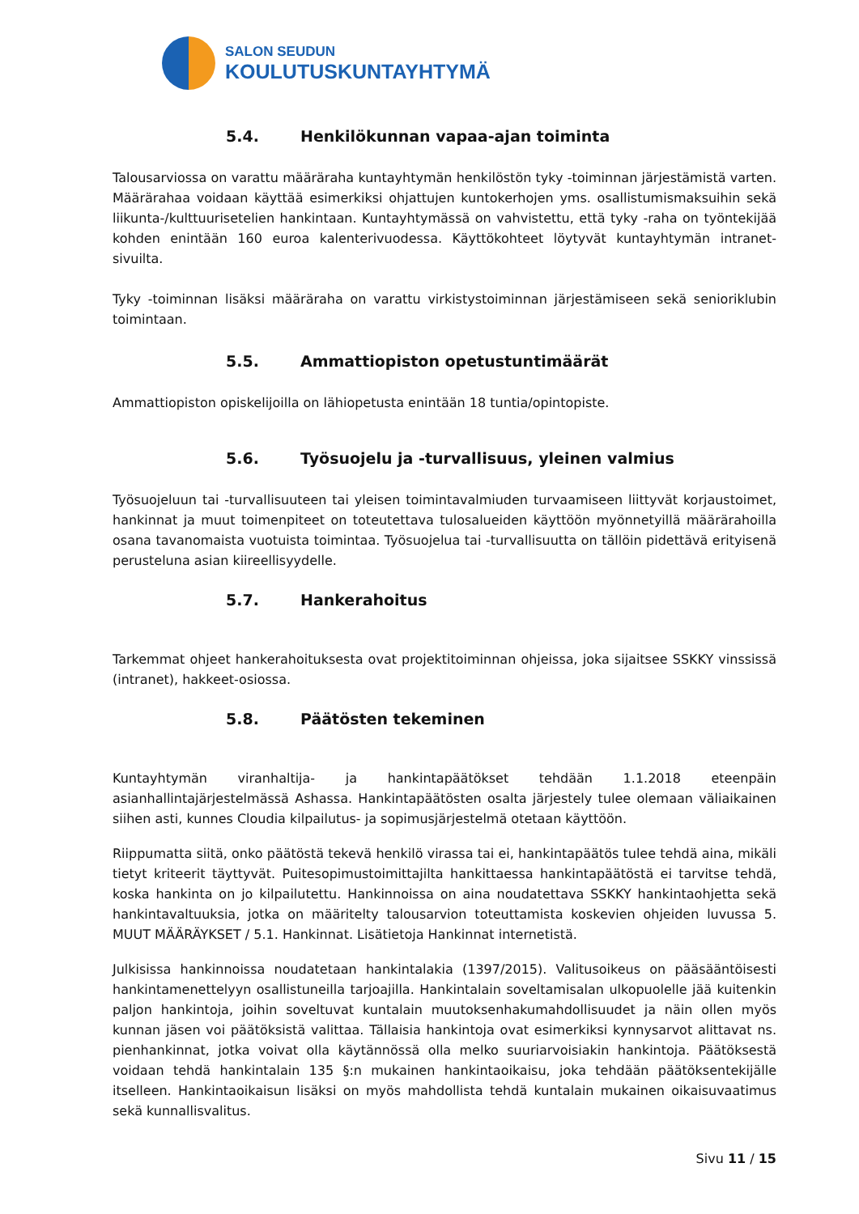SALON SEUDUN
KOULUTUSKUNTAYHTYMÄ
5.4. Henkilökunnan vapaa-ajan toiminta
Talousarviossa on varattu määräraha kuntayhtymän henkilöstön tyky -toiminnan järjestämistä varten. Määrärahaa voidaan käyttää esimerkiksi ohjattujen kuntokerhojen yms. osallistumismaksuihin sekä liikunta-/kulttuurisetelien hankintaan. Kuntayhtymässä on vahvistettu, että tyky -raha on työntekijää kohden enintään 160 euroa kalenterivuodessa. Käyttökohteet löytyvät kuntayhtymän intranet-sivuilta.
Tyky -toiminnan lisäksi määräraha on varattu virkistystoiminnan järjestämiseen sekä senioriklubin toimintaan.
5.5. Ammattiopiston opetustuntimäärät
Ammattiopiston opiskelijoilla on lähiopetusta enintään 18 tuntia/opintopiste.
5.6. Työsuojelu ja -turvallisuus, yleinen valmius
Työsuojeluun tai -turvallisuuteen tai yleisen toimintavalmiuden turvaamiseen liittyvät korjaustoimet, hankinnat ja muut toimenpiteet on toteutettava tulosalueiden käyttöön myönnetyillä määrärahoilla osana tavanomaista vuotuista toimintaa. Työsuojelua tai -turvallisuutta on tällöin pidettävä erityisenä perusteluna asian kiireellisyydelle.
5.7. Hankerahoitus
Tarkemmat ohjeet hankerahoituksesta ovat projektitoiminnan ohjeissa, joka sijaitsee SSKKY vinssissä (intranet), hakkeet-osiossa.
5.8. Päätösten tekeminen
Kuntayhtymän viranhaltija- ja hankintapäätökset tehdään 1.1.2018 eteenpäin asianhallintajärjestelmässä Ashassa. Hankintapäätösten osalta järjestely tulee olemaan väliaikainen siihen asti, kunnes Cloudia kilpailutus- ja sopimusjärjestelmä otetaan käyttöön.
Riippumatta siitä, onko päätöstä tekevä henkilö virassa tai ei, hankintapäätös tulee tehdä aina, mikäli tietyt kriteerit täyttyvät. Puitesopimustoimittajilta hankittaessa hankintapäätöstä ei tarvitse tehdä, koska hankinta on jo kilpailutettu. Hankinnoissa on aina noudatettava SSKKY hankintaohjetta sekä hankintavaltuuksia, jotka on määritelty talousarvion toteuttamista koskevien ohjeiden luvussa 5. MUUT MÄÄRÄYKSET / 5.1. Hankinnat. Lisätietoja Hankinnat internetistä.
Julkisissa hankinnoissa noudatetaan hankintalakia (1397/2015). Valitusoikeus on pääsääntöisesti hankintamenettelyyn osallistuneilla tarjoajilla. Hankintalain soveltamisalan ulkopuolelle jää kuitenkin paljon hankintoja, joihin soveltuvat kuntalain muutoksenhakumahdollisuudet ja näin ollen myös kunnan jäsen voi päätöksistä valittaa. Tällaisia hankintoja ovat esimerkiksi kynnysarvot alittavat ns. pienhankinnat, jotka voivat olla käytännössä olla melko suuriarvoisiakin hankintoja. Päätöksestä voidaan tehdä hankintalain 135 §:n mukainen hankintaoikaisu, joka tehdään päätöksentekijälle itselleen. Hankintaoikaisun lisäksi on myös mahdollista tehdä kuntalain mukainen oikaisuvaatimus sekä kunnallisvalitus.
Sivu 11 / 15